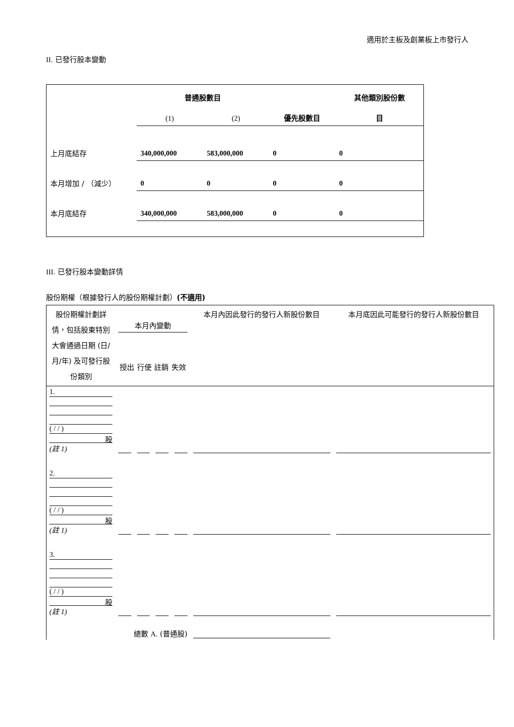適用於主板及創業板上市發行人
II. 已發行股本變動
| | 普通股數目 | | | 其他類別股份數 |
| | (1) | (2) | 優先股數目 | 目 |
| 上月底結存 | 340,000,000 | 583,000,000 | 0 | 0 |
| 本月增加 / （減少） | 0 | 0 | 0 | 0 |
| 本月底結存 | 340,000,000 | 583,000,000 | 0 | 0 |
III. 已發行股本變動詳情
股份期權（根據發行人的股份期權計劃）(不適用)
| 股份期權計劃詳情，包括股東特別大會通過日期 (日/月/年) 及可發行股份類別 | 本月內變動 授出 行使 註銷 失效 | | | | 本月內因此發行的發行人新股份數目 | 本月底因此可能發行的發行人新股份數目 |
| 1. ( / / ) 股 (註 1) | | | | | | |
| 2. ( / / ) 股 (註 1) | | | | | | |
| 3. ( / / ) 股 (註 1) | | | | | | |
| 總數 A. (普通股) | | | | | | |